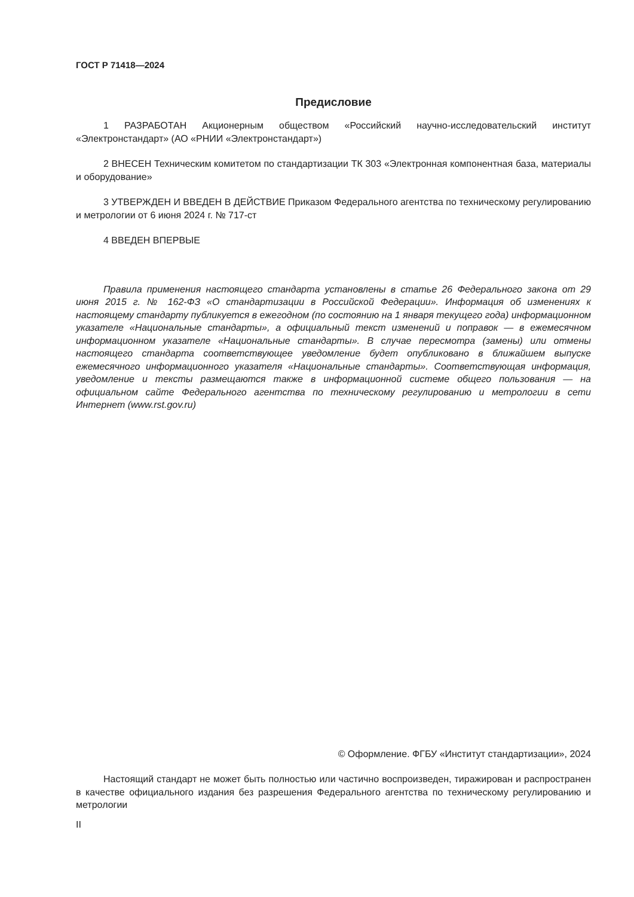ГОСТ Р 71418—2024
Предисловие
1 РАЗРАБОТАН Акционерным обществом «Российский научно-исследовательский институт «Электронстандарт» (АО «РНИИ «Электронстандарт»)
2 ВНЕСЕН Техническим комитетом по стандартизации ТК 303 «Электронная компонентная база, материалы и оборудование»
3 УТВЕРЖДЕН И ВВЕДЕН В ДЕЙСТВИЕ Приказом Федерального агентства по техническому регулированию и метрологии от 6 июня 2024 г. № 717-ст
4 ВВЕДЕН ВПЕРВЫЕ
Правила применения настоящего стандарта установлены в статье 26 Федерального закона от 29 июня 2015 г. № 162-ФЗ «О стандартизации в Российской Федерации». Информация об изменениях к настоящему стандарту публикуется в ежегодном (по состоянию на 1 января текущего года) информационном указателе «Национальные стандарты», а официальный текст изменений и поправок — в ежемесячном информационном указателе «Национальные стандарты». В случае пересмотра (замены) или отмены настоящего стандарта соответствующее уведомление будет опубликовано в ближайшем выпуске ежемесячного информационного указателя «Национальные стандарты». Соответствующая информация, уведомление и тексты размещаются также в информационной системе общего пользования — на официальном сайте Федерального агентства по техническому регулированию и метрологии в сети Интернет (www.rst.gov.ru)
© Оформление. ФГБУ «Институт стандартизации», 2024
Настоящий стандарт не может быть полностью или частично воспроизведен, тиражирован и распространен в качестве официального издания без разрешения Федерального агентства по техническому регулированию и метрологии
II